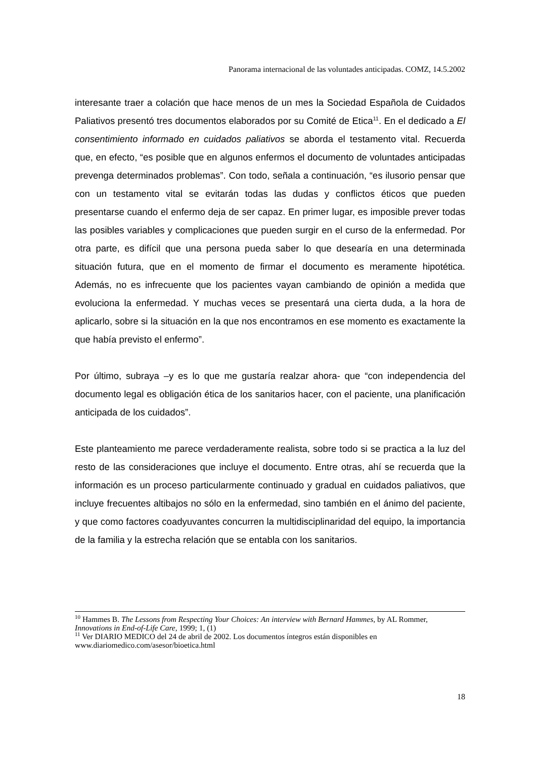Panorama internacional de las voluntades anticipadas. COMZ, 14.5.2002
interesante traer a colación que hace menos de un mes la Sociedad Española de Cuidados Paliativos presentó tres documentos elaborados por su Comité de Etica<sup>11</sup>. En el dedicado a El consentimiento informado en cuidados paliativos se aborda el testamento vital. Recuerda que, en efecto, “es posible que en algunos enfermos el documento de voluntades anticipadas prevenga determinados problemas”. Con todo, señala a continuación, “es ilusorio pensar que con un testamento vital se evitarán todas las dudas y conflictos éticos que pueden presentarse cuando el enfermo deja de ser capaz. En primer lugar, es imposible prever todas las posibles variables y complicaciones que pueden surgir en el curso de la enfermedad. Por otra parte, es difícil que una persona pueda saber lo que desearía en una determinada situación futura, que en el momento de firmar el documento es meramente hipotética. Además, no es infrecuente que los pacientes vayan cambiando de opinión a medida que evoluciona la enfermedad. Y muchas veces se presentará una cierta duda, a la hora de aplicarlo, sobre si la situación en la que nos encontramos en ese momento es exactamente la que había previsto el enfermo”.
Por último, subraya –y es lo que me gustaría realzar ahora- que “con independencia del documento legal es obligación ética de los sanitarios hacer, con el paciente, una planificación anticipada de los cuidados”.
Este planteamiento me parece verdaderamente realista, sobre todo si se practica a la luz del resto de las consideraciones que incluye el documento. Entre otras, ahí se recuerda que la información es un proceso particularmente continuado y gradual en cuidados paliativos, que incluye frecuentes altibajos no sólo en la enfermedad, sino también en el ánimo del paciente, y que como factores coadyuvantes concurren la multidisciplinaridad del equipo, la importancia de la familia y la estrecha relación que se entabla con los sanitarios.
<sup>10</sup> Hammes B. The Lessons from Respecting Your Choices: An interview with Bernard Hammes, by AL Rommer, Innovations in End-of-Life Care, 1999; 1, (1)
<sup>11</sup> Ver DIARIO MEDICO del 24 de abril de 2002. Los documentos íntegros están disponibles en www.diariomedico.com/asesor/bioetica.html
18